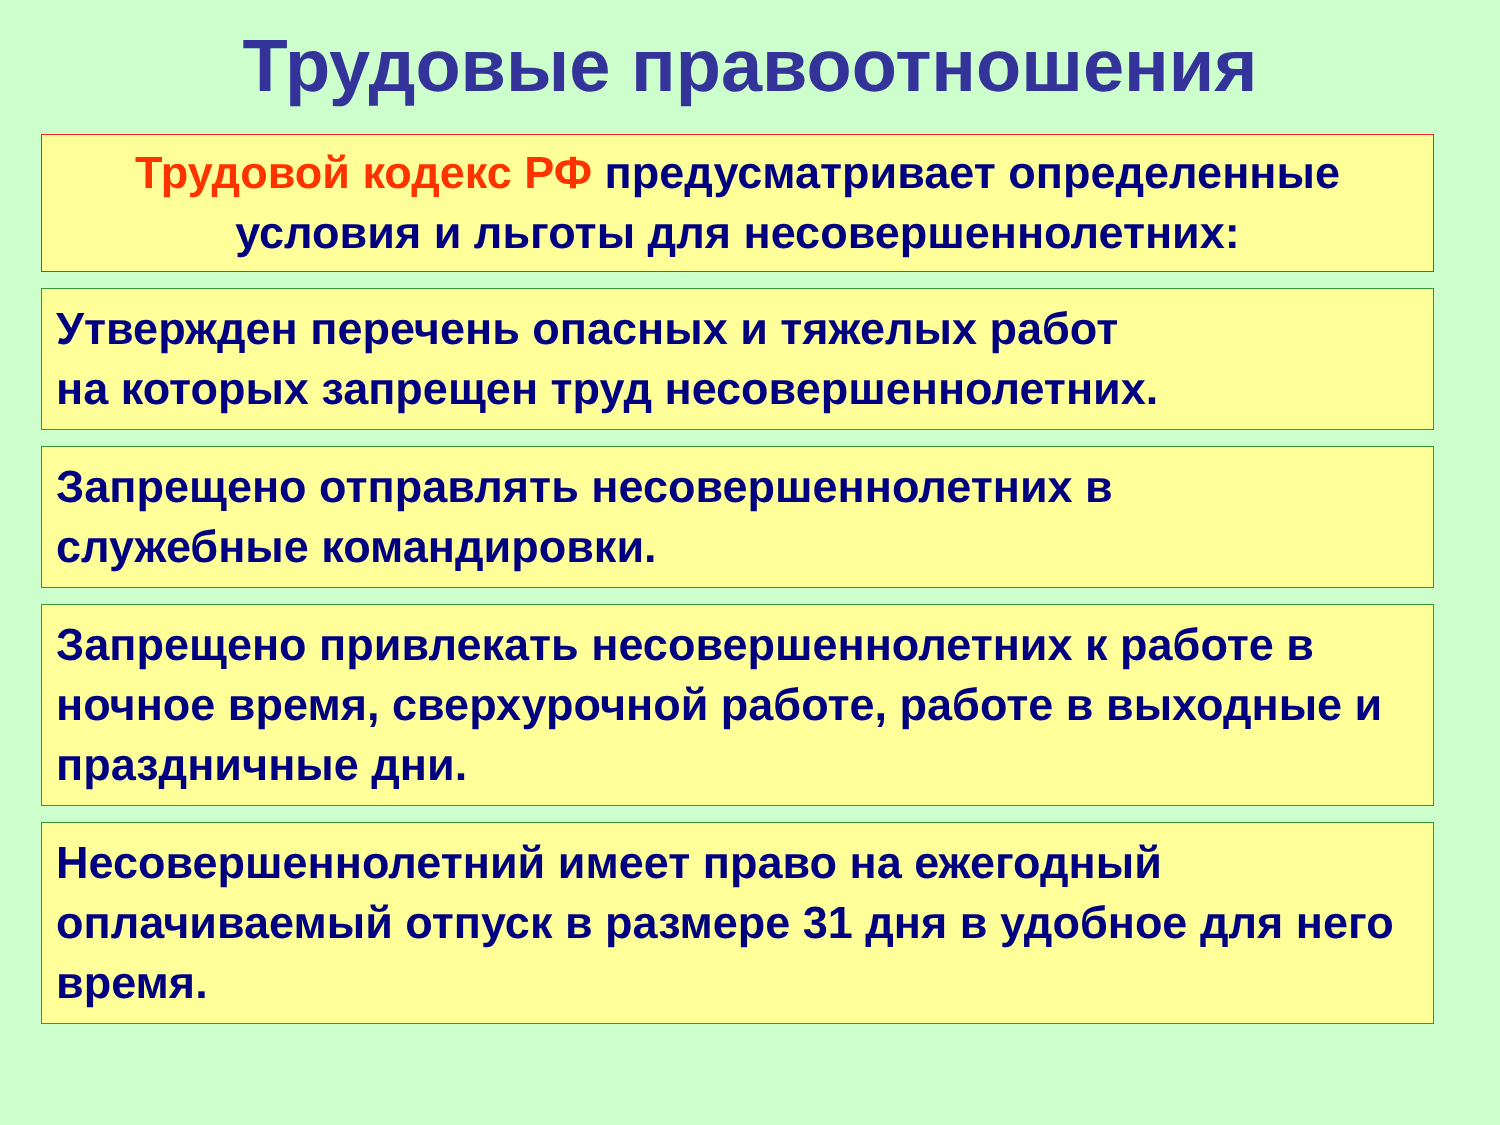Трудовые правоотношения
Трудовой кодекс РФ предусматривает определенные условия и льготы для несовершеннолетних:
Утвержден перечень опасных и тяжелых работ
на которых запрещен труд несовершеннолетних.
Запрещено отправлять несовершеннолетних в
служебные командировки.
Запрещено привлекать несовершеннолетних к работе в ночное время, сверхурочной работе, работе в выходные и праздничные дни.
Несовершеннолетний имеет право на ежегодный оплачиваемый отпуск в размере 31 дня в удобное для него время.